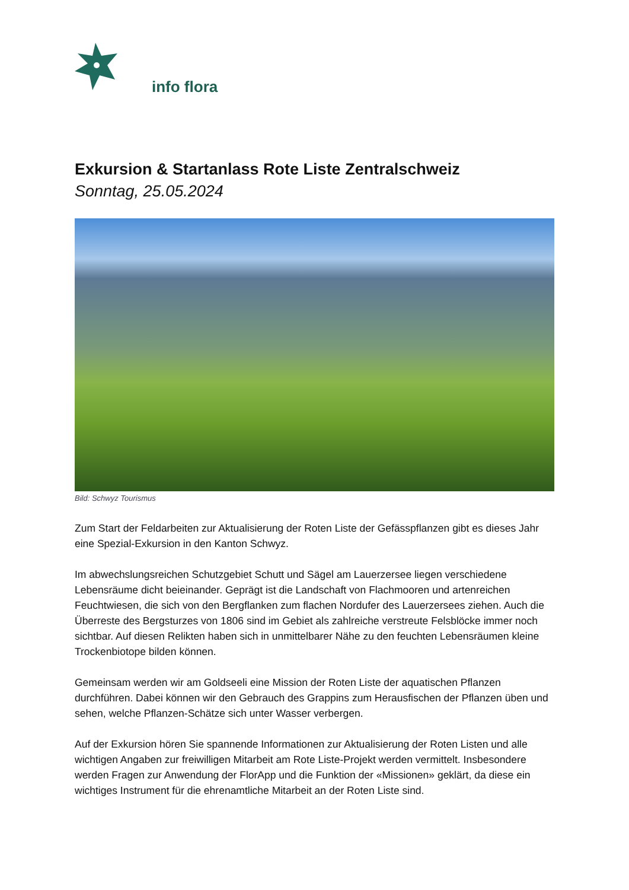info flora
Exkursion & Startanlass Rote Liste Zentralschweiz
Sonntag, 25.05.2024
Bild: Schwyz Tourismus
Zum Start der Feldarbeiten zur Aktualisierung der Roten Liste der Gefässpflanzen gibt es dieses Jahr eine Spezial-Exkursion in den Kanton Schwyz.
Im abwechslungsreichen Schutzgebiet Schutt und Sägel am Lauerzersee liegen verschiedene Lebensräume dicht beieinander. Geprägt ist die Landschaft von Flachmooren und artenreichen Feuchtwiesen, die sich von den Bergflanken zum flachen Nordufer des Lauerzersees ziehen. Auch die Überreste des Bergsturzes von 1806 sind im Gebiet als zahlreiche verstreute Felsblöcke immer noch sichtbar. Auf diesen Relikten haben sich in unmittelbarer Nähe zu den feuchten Lebensräumen kleine Trockenbiotope bilden können.
Gemeinsam werden wir am Goldseeli eine Mission der Roten Liste der aquatischen Pflanzen durchführen. Dabei können wir den Gebrauch des Grappins zum Herausfischen der Pflanzen üben und sehen, welche Pflanzen-Schätze sich unter Wasser verbergen.
Auf der Exkursion hören Sie spannende Informationen zur Aktualisierung der Roten Listen und alle wichtigen Angaben zur freiwilligen Mitarbeit am Rote Liste-Projekt werden vermittelt. Insbesondere werden Fragen zur Anwendung der FlorApp und die Funktion der «Missionen» geklärt, da diese ein wichtiges Instrument für die ehrenamtliche Mitarbeit an der Roten Liste sind.